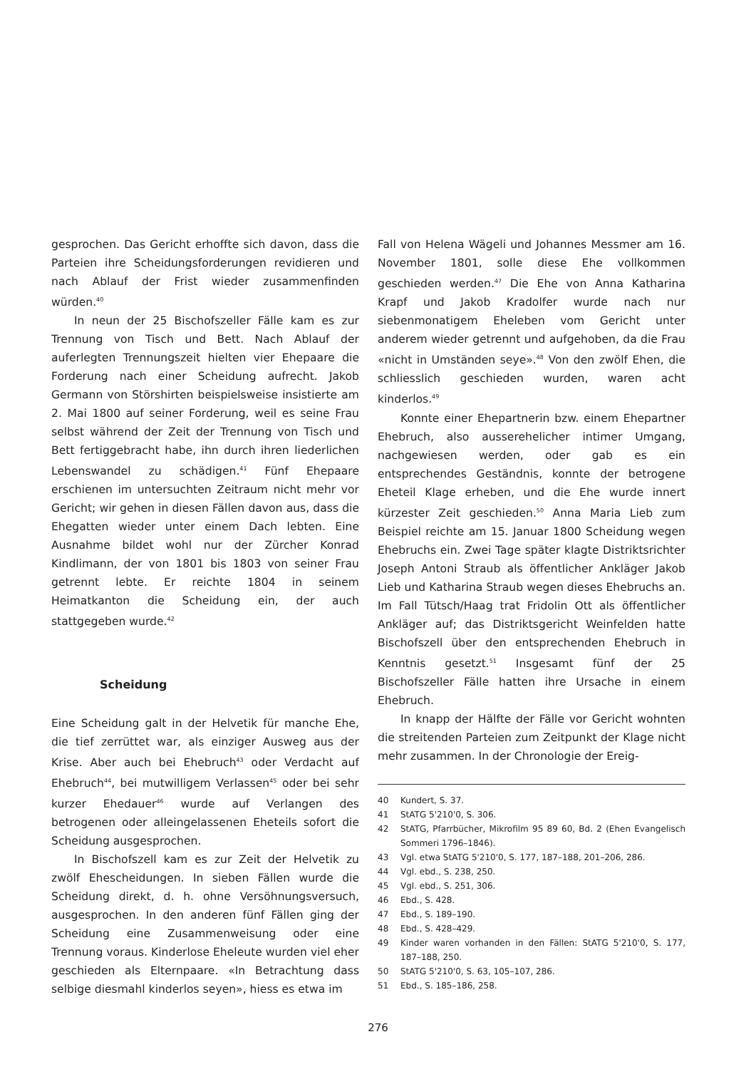gesprochen. Das Gericht erhoffte sich davon, dass die Parteien ihre Scheidungsforderungen revidieren und nach Ablauf der Frist wieder zusammenfinden würden.<sup>40</sup>
In neun der 25 Bischofszeller Fälle kam es zur Trennung von Tisch und Bett. Nach Ablauf der auferlegten Trennungszeit hielten vier Ehepaare die Forderung nach einer Scheidung aufrecht. Jakob Germann von Störshirten beispielsweise insistierte am 2. Mai 1800 auf seiner Forderung, weil es seine Frau selbst während der Zeit der Trennung von Tisch und Bett fertiggebracht habe, ihn durch ihren liederlichen Lebenswandel zu schädigen.<sup>41</sup> Fünf Ehepaare erschienen im untersuchten Zeitraum nicht mehr vor Gericht; wir gehen in diesen Fällen davon aus, dass die Ehegatten wieder unter einem Dach lebten. Eine Ausnahme bildet wohl nur der Zürcher Konrad Kindlimann, der von 1801 bis 1803 von seiner Frau getrennt lebte. Er reichte 1804 in seinem Heimatkanton die Scheidung ein, der auch stattgegeben wurde.<sup>42</sup>
Scheidung
Eine Scheidung galt in der Helvetik für manche Ehe, die tief zerrüttet war, als einziger Ausweg aus der Krise. Aber auch bei Ehebruch<sup>43</sup> oder Verdacht auf Ehebruch<sup>44</sup>, bei mutwilligem Verlassen<sup>45</sup> oder bei sehr kurzer Ehedauer<sup>46</sup> wurde auf Verlangen des betrogenen oder alleingelassenen Eheteils sofort die Scheidung ausgesprochen.
In Bischofszell kam es zur Zeit der Helvetik zu zwölf Ehescheidungen. In sieben Fällen wurde die Scheidung direkt, d. h. ohne Versöhnungsversuch, ausgesprochen. In den anderen fünf Fällen ging der Scheidung eine Zusammenweisung oder eine Trennung voraus. Kinderlose Eheleute wurden viel eher geschieden als Elternpaare. «In Betrachtung dass selbige diesmahl kinderlos seyen», hiess es etwa im
Fall von Helena Wägeli und Johannes Messmer am 16. November 1801, solle diese Ehe vollkommen geschieden werden.<sup>47</sup> Die Ehe von Anna Katharina Krapf und Jakob Kradolfer wurde nach nur siebenmonatigem Eheleben vom Gericht unter anderem wieder getrennt und aufgehoben, da die Frau «nicht in Umständen seye».<sup>48</sup> Von den zwölf Ehen, die schliesslich geschieden wurden, waren acht kinderlos.<sup>49</sup>
Konnte einer Ehepartnerin bzw. einem Ehepartner Ehebruch, also ausserehelicher intimer Umgang, nachgewiesen werden, oder gab es ein entsprechendes Geständnis, konnte der betrogene Eheteil Klage erheben, und die Ehe wurde innert kürzester Zeit geschieden.<sup>50</sup> Anna Maria Lieb zum Beispiel reichte am 15. Januar 1800 Scheidung wegen Ehebruchs ein. Zwei Tage später klagte Distriktsrichter Joseph Antoni Straub als öffentlicher Ankläger Jakob Lieb und Katharina Straub wegen dieses Ehebruchs an. Im Fall Tütsch/Haag trat Fridolin Ott als öffentlicher Ankläger auf; das Distriktsgericht Weinfelden hatte Bischofszell über den entsprechenden Ehebruch in Kenntnis gesetzt.<sup>51</sup> Insgesamt fünf der 25 Bischofszeller Fälle hatten ihre Ursache in einem Ehebruch.
In knapp der Hälfte der Fälle vor Gericht wohnten die streitenden Parteien zum Zeitpunkt der Klage nicht mehr zusammen. In der Chronologie der Ereig-
40 Kundert, S. 37.
41 StATG 5'210'0, S. 306.
42 StATG, Pfarrbücher, Mikrofilm 95 89 60, Bd. 2 (Ehen Evangelisch Sommeri 1796–1846).
43 Vgl. etwa StATG 5'210'0, S. 177, 187–188, 201–206, 286.
44 Vgl. ebd., S. 238, 250.
45 Vgl. ebd., S. 251, 306.
46 Ebd., S. 428.
47 Ebd., S. 189–190.
48 Ebd., S. 428–429.
49 Kinder waren vorhanden in den Fällen: StATG 5'210'0, S. 177, 187–188, 250.
50 StATG 5'210'0, S. 63, 105–107, 286.
51 Ebd., S. 185–186, 258.
276